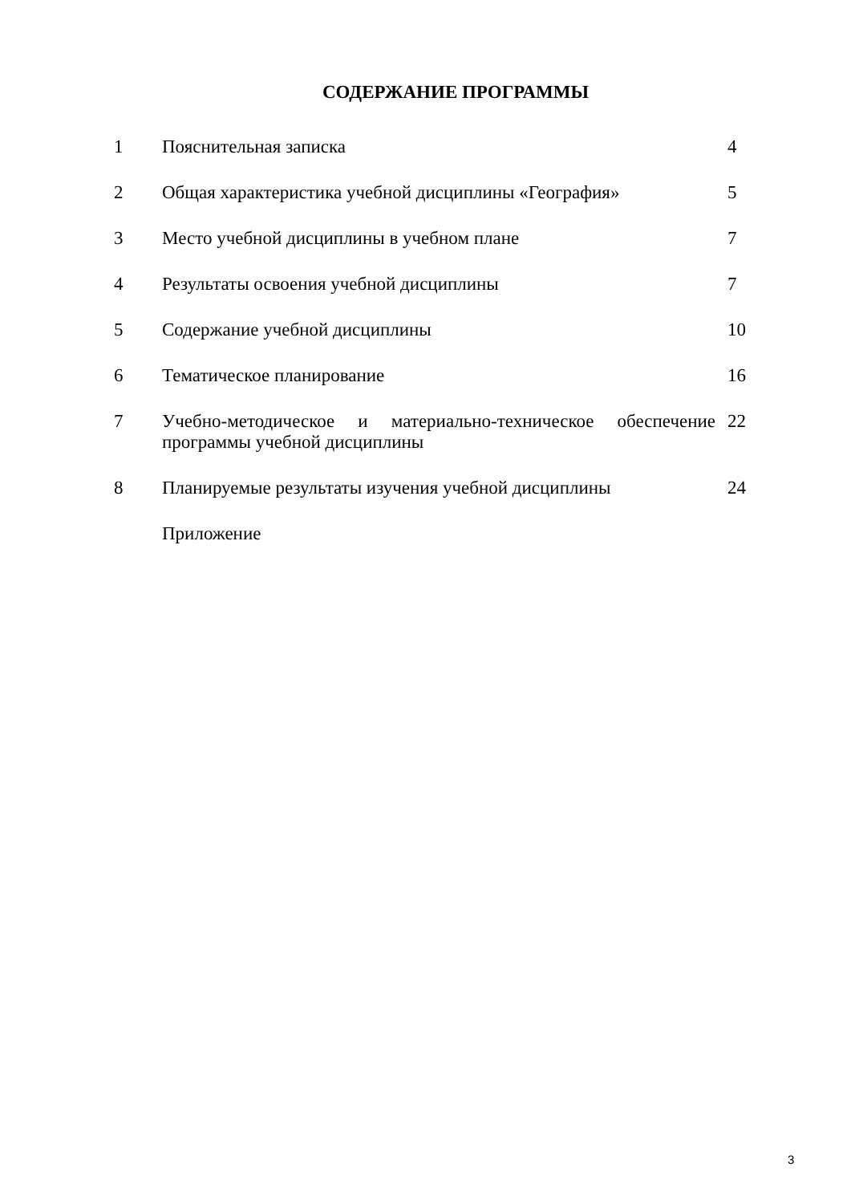СОДЕРЖАНИЕ ПРОГРАММЫ
| 1 | Пояснительная записка | 4 |
| 2 | Общая характеристика учебной дисциплины «География» | 5 |
| 3 | Место учебной дисциплины в учебном плане | 7 |
| 4 | Результаты освоения учебной дисциплины | 7 |
| 5 | Содержание учебной дисциплины | 10 |
| 6 | Тематическое планирование | 16 |
| 7 | Учебно-методическое и материально-техническое обеспечение программы учебной дисциплины | 22 |
| 8 | Планируемые результаты изучения учебной дисциплины | 24 |
| | Приложение | |
3